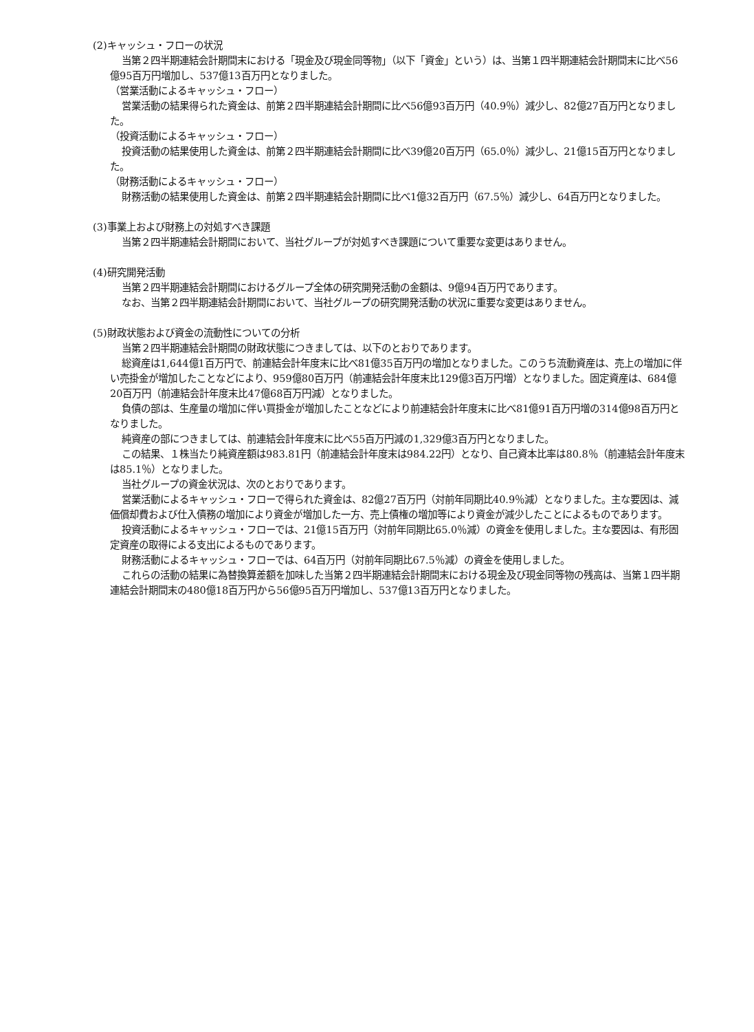(2)キャッシュ・フローの状況
当第２四半期連結会計期間末における「現金及び現金同等物」（以下「資金」という）は、当第１四半期連結会計期間末に比べ56億95百万円増加し、537億13百万円となりました。
（営業活動によるキャッシュ・フロー）
営業活動の結果得られた資金は、前第２四半期連結会計期間に比べ56億93百万円（40.9％）減少し、82億27百万円となりました。
（投資活動によるキャッシュ・フロー）
投資活動の結果使用した資金は、前第２四半期連結会計期間に比べ39億20百万円（65.0％）減少し、21億15百万円となりました。
（財務活動によるキャッシュ・フロー）
財務活動の結果使用した資金は、前第２四半期連結会計期間に比べ1億32百万円（67.5％）減少し、64百万円となりました。
(3)事業上および財務上の対処すべき課題
当第２四半期連結会計期間において、当社グループが対処すべき課題について重要な変更はありません。
(4)研究開発活動
当第２四半期連結会計期間におけるグループ全体の研究開発活動の金額は、9億94百万円であります。
なお、当第２四半期連結会計期間において、当社グループの研究開発活動の状況に重要な変更はありません。
(5)財政状態および資金の流動性についての分析
当第２四半期連結会計期間の財政状態につきましては、以下のとおりであります。
総資産は1,644億1百万円で、前連結会計年度末に比べ81億35百万円の増加となりました。このうち流動資産は、売上の増加に伴い売掛金が増加したことなどにより、959億80百万円（前連結会計年度末比129億3百万円増）となりました。固定資産は、684億20百万円（前連結会計年度末比47億68百万円減）となりました。
負債の部は、生産量の増加に伴い買掛金が増加したことなどにより前連結会計年度末に比べ81億91百万円増の314億98百万円となりました。
純資産の部につきましては、前連結会計年度末に比べ55百万円減の1,329億3百万円となりました。
この結果、１株当たり純資産額は983.81円（前連結会計年度末は984.22円）となり、自己資本比率は80.8％（前連結会計年度末は85.1％）となりました。
当社グループの資金状況は、次のとおりであります。
営業活動によるキャッシュ・フローで得られた資金は、82億27百万円（対前年同期比40.9％減）となりました。主な要因は、減価償却費および仕入債務の増加により資金が増加した一方、売上債権の増加等により資金が減少したことによるものであります。
投資活動によるキャッシュ・フローでは、21億15百万円（対前年同期比65.0％減）の資金を使用しました。主な要因は、有形固定資産の取得による支出によるものであります。
財務活動によるキャッシュ・フローでは、64百万円（対前年同期比67.5％減）の資金を使用しました。
これらの活動の結果に為替換算差額を加味した当第２四半期連結会計期間末における現金及び現金同等物の残高は、当第１四半期連結会計期間末の480億18百万円から56億95百万円増加し、537億13百万円となりました。